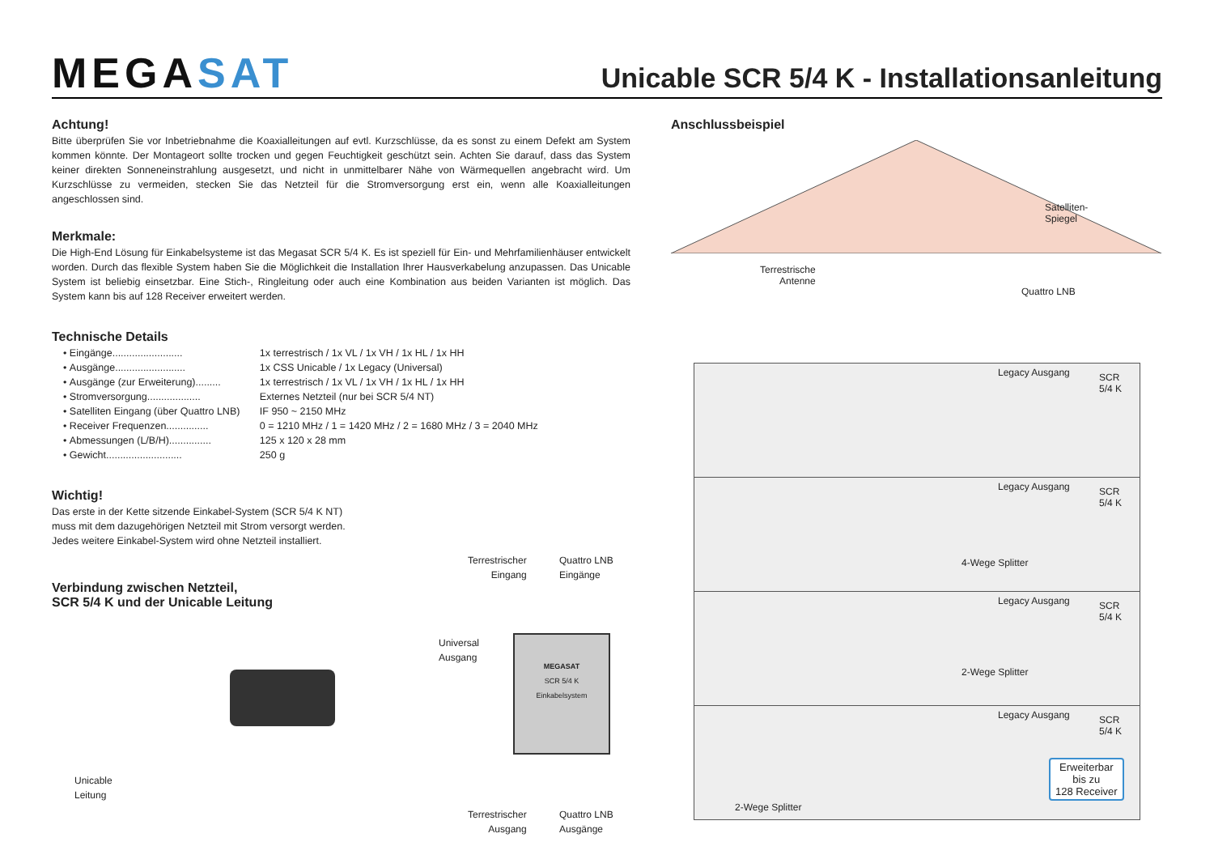MEGASAT
Unicable SCR 5/4 K - Installationsanleitung
Achtung!
Bitte überprüfen Sie vor Inbetriebnahme die Koaxialleitungen auf evtl. Kurzschlüsse, da es sonst zu einem Defekt am System kommen könnte. Der Montageort sollte trocken und gegen Feuchtigkeit geschützt sein. Achten Sie darauf, dass das System keiner direkten Sonneneinstrahlung ausgesetzt, und nicht in unmittelbarer Nähe von Wärmequellen angebracht wird. Um Kurzschlüsse zu vermeiden, stecken Sie das Netzteil für die Stromversorgung erst ein, wenn alle Koaxialleitungen angeschlossen sind.
Merkmale:
Die High-End Lösung für Einkabelsysteme ist das Megasat SCR 5/4 K. Es ist speziell für Ein- und Mehrfamilienhäuser entwickelt worden. Durch das flexible System haben Sie die Möglichkeit die Installation Ihrer Hausverkabelung anzupassen. Das Unicable System ist beliebig einsetzbar. Eine Stich-, Ringleitung oder auch eine Kombination aus beiden Varianten ist möglich. Das System kann bis auf 128 Receiver erweitert werden.
Technische Details
• Eingänge......................... 1x terrestrisch / 1x VL / 1x VH / 1x HL / 1x HH
• Ausgänge......................... 1x CSS Unicable / 1x Legacy (Universal)
• Ausgänge (zur Erweiterung)......... 1x terrestrisch / 1x VL / 1x VH / 1x HL / 1x HH
• Stromversorgung................... Externes Netzteil (nur bei SCR 5/4 NT)
• Satelliten Eingang (über Quattro LNB) IF 950 ~ 2150 MHz
• Receiver Frequenzen............... 0 = 1210 MHz / 1 = 1420 MHz / 2 = 1680 MHz / 3 = 2040 MHz
• Abmessungen (L/B/H)............... 125 x 120 x 28 mm
• Gewicht........................... 250 g
Wichtig!
Das erste in der Kette sitzende Einkabel-System (SCR 5/4 K NT)
muss mit dem dazugehörigen Netzteil mit Strom versorgt werden.
Jedes weitere Einkabel-System wird ohne Netzteil installiert.
Verbindung zwischen Netzteil,
SCR 5/4 K und der Unicable Leitung
Terrestrischer
Eingang
Quattro LNB
Eingänge
Universal
Ausgang
MEGASAT
SCR 5/4 K
Einkabelsystem
Unicable
Leitung
Terrestrischer
Ausgang
Quattro LNB
Ausgänge
Anschlussbeispiel
Satelliten-
Spiegel
Terrestrische
Antenne
Quattro LNB
Legacy Ausgang
SCR
5/4 K
Legacy Ausgang
SCR
5/4 K
4-Wege Splitter
Legacy Ausgang
SCR
5/4 K
2-Wege Splitter
Legacy Ausgang
SCR
5/4 K
2-Wege Splitter
Erweiterbar
bis zu
128 Receiver